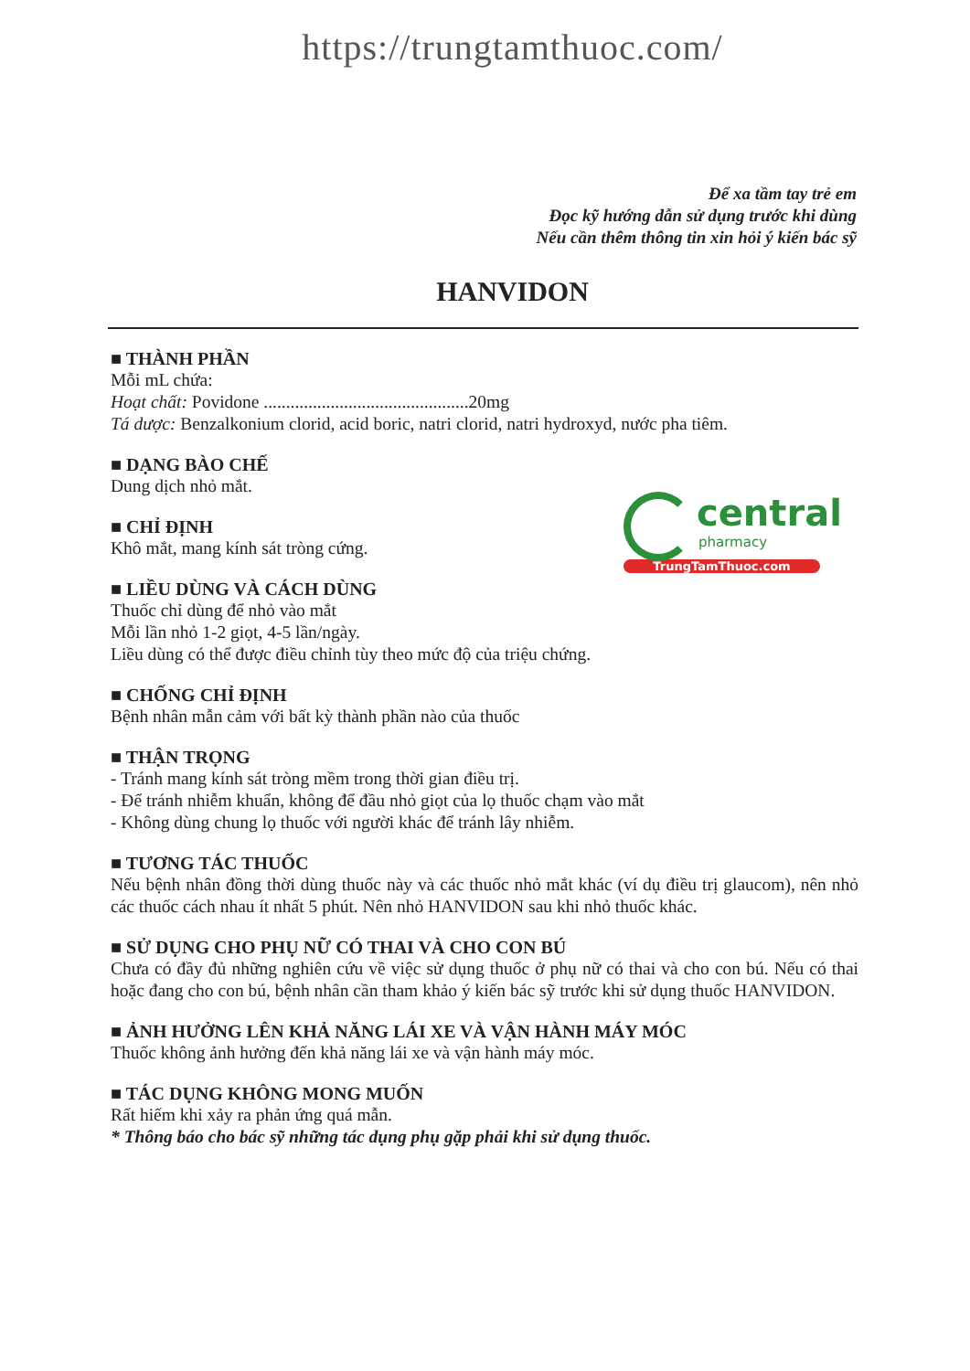https://trungtamthuoc.com/
Để xa tầm tay trẻ em
Đọc kỹ hướng dẫn sử dụng trước khi dùng
Nếu cần thêm thông tin xin hỏi ý kiến bác sỹ
HANVIDON
■ THÀNH PHẦN
Mỗi mL chứa:
Hoạt chất: Povidone ..............................................20mg
Tá dược: Benzalkonium clorid, acid boric, natri clorid, natri hydroxyd, nước pha tiêm.
■ DẠNG BÀO CHẾ
Dung dịch nhỏ mắt.
■ CHỈ ĐỊNH
Khô mắt, mang kính sát tròng cứng.
■ LIỀU DÙNG VÀ CÁCH DÙNG
Thuốc chỉ dùng để nhỏ vào mắt
Mỗi lần nhỏ 1-2 giọt, 4-5 lần/ngày.
Liều dùng có thể được điều chỉnh tùy theo mức độ của triệu chứng.
■ CHỐNG CHỈ ĐỊNH
Bệnh nhân mẫn cảm với bất kỳ thành phần nào của thuốc
■ THẬN TRỌNG
- Tránh mang kính sát tròng mềm trong thời gian điều trị.
- Để tránh nhiễm khuẩn, không để đầu nhỏ giọt của lọ thuốc chạm vào mắt
- Không dùng chung lọ thuốc với người khác để tránh lây nhiễm.
■ TƯƠNG TÁC THUỐC
Nếu bệnh nhân đồng thời dùng thuốc này và các thuốc nhỏ mắt khác (ví dụ điều trị glaucom), nên nhỏ các thuốc cách nhau ít nhất 5 phút. Nên nhỏ HANVIDON sau khi nhỏ thuốc khác.
■ SỬ DỤNG CHO PHỤ NỮ CÓ THAI VÀ CHO CON BÚ
Chưa có đầy đủ những nghiên cứu về việc sử dụng thuốc ở phụ nữ có thai và cho con bú. Nếu có thai hoặc đang cho con bú, bệnh nhân cần tham khảo ý kiến bác sỹ trước khi sử dụng thuốc HANVIDON.
■ ẢNH HƯỞNG LÊN KHẢ NĂNG LÁI XE VÀ VẬN HÀNH MÁY MÓC
Thuốc không ảnh hưởng đến khả năng lái xe và vận hành máy móc.
■ TÁC DỤNG KHÔNG MONG MUỐN
Rất hiếm khi xảy ra phản ứng quá mẫn.
* Thông báo cho bác sỹ những tác dụng phụ gặp phải khi sử dụng thuốc.
central
pharmacy
TrungTamThuoc.com